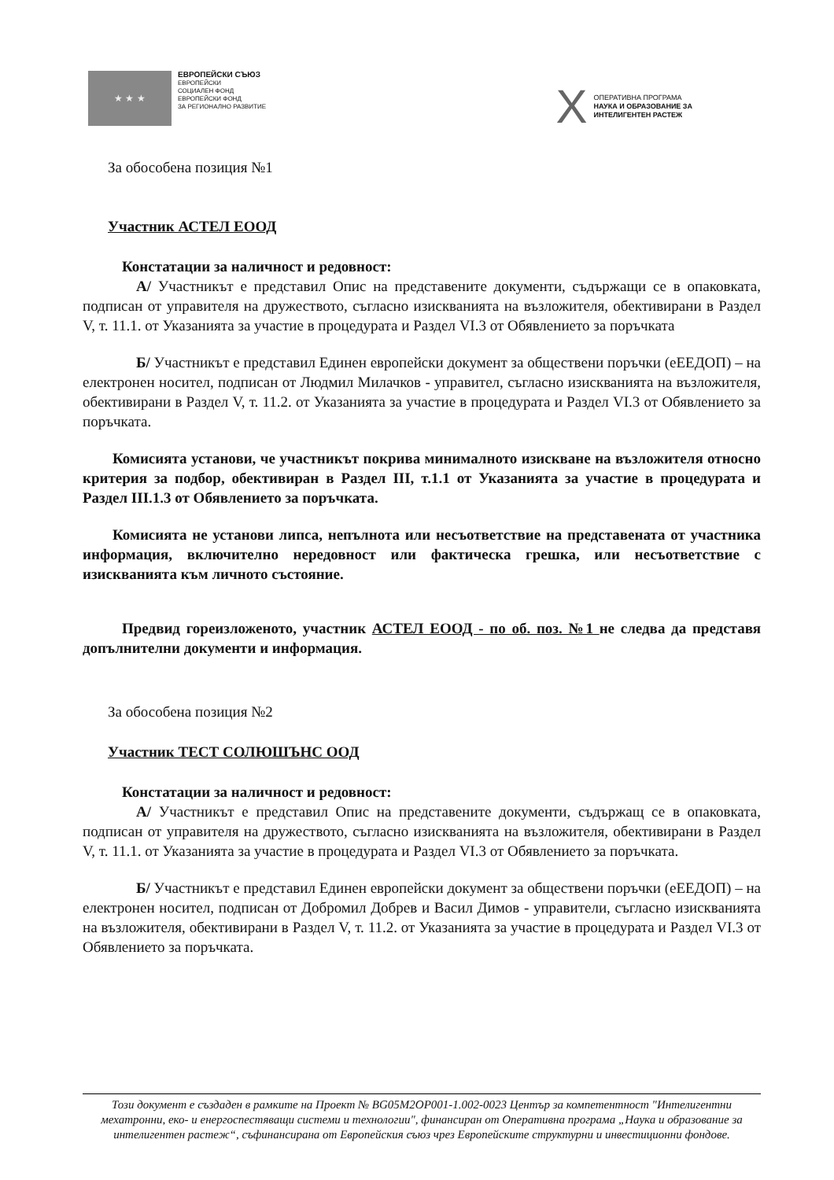★ ★ ★
ЕВРОПЕЙСКИ СЪЮЗ
ЕВРОПЕЙСКИ
СОЦИАЛЕН ФОНД
ЕВРОПЕЙСКИ ФОНД
ЗА РЕГИОНАЛНО РАЗВИТИЕ
X
ОПЕРАТИВНА ПРОГРАМА
НАУКА И ОБРАЗОВАНИЕ ЗА
ИНТЕЛИГЕНТЕН РАСТЕЖ
За обособена позиция №1
Участник АСТЕЛ ЕООД
Констатации за наличност и редовност:
А/ Участникът е представил Опис на представените документи, съдържащи се в опаковката, подписан от управителя на дружеството, съгласно изискванията на възложителя, обективирани в Раздел V, т. 11.1. от Указанията за участие в процедурата и Раздел VI.3 от Обявлението за поръчката
Б/ Участникът е представил Единен европейски документ за обществени поръчки (еЕЕДОП) – на електронен носител, подписан от Людмил Милачков - управител, съгласно изискванията на възложителя, обективирани в Раздел V, т. 11.2. от Указанията за участие в процедурата и Раздел VI.3 от Обявлението за поръчката.
Комисията установи, че участникът покрива минималното изискване на възложителя относно критерия за подбор, обективиран в Раздел III, т.1.1 от Указанията за участие в процедурата и Раздел III.1.3 от Обявлението за поръчката.
Комисията не установи липса, непълнота или несъответствие на представената от участника информация, включително нередовност или фактическа грешка, или несъответствие с изискванията към личното състояние.
Предвид гореизложеното, участник АСТЕЛ ЕООД - по об. поз. №1 не следва да представя допълнителни документи и информация.
За обособена позиция №2
Участник ТЕСТ СОЛЮШЪНС ООД
Констатации за наличност и редовност:
А/ Участникът е представил Опис на представените документи, съдържащ се в опаковката, подписан от управителя на дружеството, съгласно изискванията на възложителя, обективирани в Раздел V, т. 11.1. от Указанията за участие в процедурата и Раздел VI.3 от Обявлението за поръчката.
Б/ Участникът е представил Единен европейски документ за обществени поръчки (еЕЕДОП) – на електронен носител, подписан от Добромил Добрев и Васил Димов - управители, съгласно изискванията на възложителя, обективирани в Раздел V, т. 11.2. от Указанията за участие в процедурата и Раздел VI.3 от Обявлението за поръчката.
Този документ е създаден в рамките на Проект № BG05M2OP001-1.002-0023 Център за компетентност "Интелигентни мехатронни, еко- и енергоспестяващи системи и технологии", финансиран от Оперативна програма „Наука и образование за интелигентен растеж“, съфинансирана от Европейския съюз чрез Европейските структурни и инвестиционни фондове.